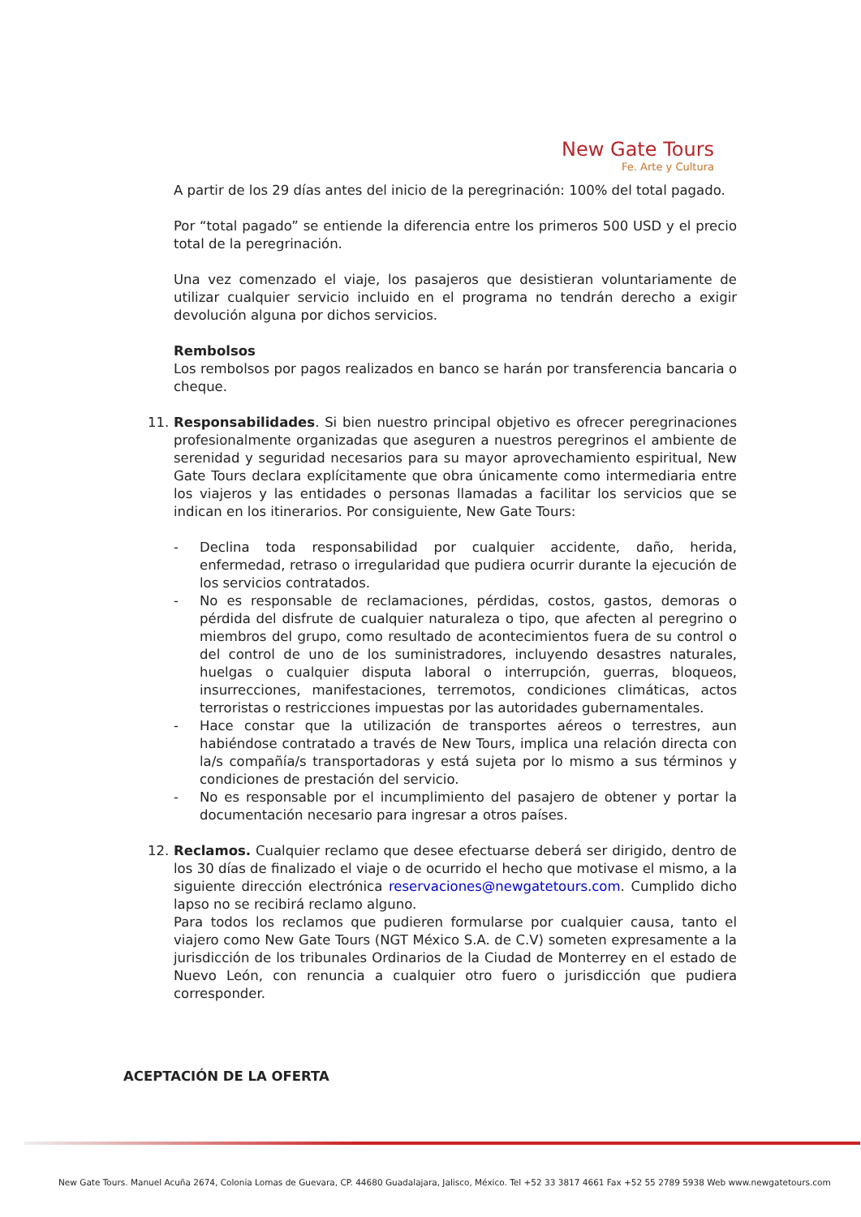New Gate Tours
Fe. Arte y Cultura
A partir de los 29 días antes del inicio de la peregrinación: 100% del total pagado.
Por “total pagado” se entiende la diferencia entre los primeros 500 USD y el precio total de la peregrinación.
Una vez comenzado el viaje, los pasajeros que desistieran voluntariamente de utilizar cualquier servicio incluido en el programa no tendrán derecho a exigir devolución alguna por dichos servicios.
Rembolsos
Los rembolsos por pagos realizados en banco se harán por transferencia bancaria o cheque.
11. Responsabilidades. Si bien nuestro principal objetivo es ofrecer peregrinaciones profesionalmente organizadas que aseguren a nuestros peregrinos el ambiente de serenidad y seguridad necesarios para su mayor aprovechamiento espiritual, New Gate Tours declara explícitamente que obra únicamente como intermediaria entre los viajeros y las entidades o personas llamadas a facilitar los servicios que se indican en los itinerarios. Por consiguiente, New Gate Tours:
- Declina toda responsabilidad por cualquier accidente, daño, herida, enfermedad, retraso o irregularidad que pudiera ocurrir durante la ejecución de los servicios contratados.
- No es responsable de reclamaciones, pérdidas, costos, gastos, demoras o pérdida del disfrute de cualquier naturaleza o tipo, que afecten al peregrino o miembros del grupo, como resultado de acontecimientos fuera de su control o del control de uno de los suministradores, incluyendo desastres naturales, huelgas o cualquier disputa laboral o interrupción, guerras, bloqueos, insurrecciones, manifestaciones, terremotos, condiciones climáticas, actos terroristas o restricciones impuestas por las autoridades gubernamentales.
- Hace constar que la utilización de transportes aéreos o terrestres, aun habiéndose contratado a través de New Tours, implica una relación directa con la/s compañía/s transportadoras y está sujeta por lo mismo a sus términos y condiciones de prestación del servicio.
- No es responsable por el incumplimiento del pasajero de obtener y portar la documentación necesario para ingresar a otros países.
12. Reclamos. Cualquier reclamo que desee efectuarse deberá ser dirigido, dentro de los 30 días de finalizado el viaje o de ocurrido el hecho que motivase el mismo, a la siguiente dirección electrónica reservaciones@newgatetours.com. Cumplido dicho lapso no se recibirá reclamo alguno.
Para todos los reclamos que pudieren formularse por cualquier causa, tanto el viajero como New Gate Tours (NGT México S.A. de C.V) someten expresamente a la jurisdicción de los tribunales Ordinarios de la Ciudad de Monterrey en el estado de Nuevo León, con renuncia a cualquier otro fuero o jurisdicción que pudiera corresponder.
ACEPTACIÓN DE LA OFERTA
New Gate Tours. Manuel Acuña 2674, Colonia Lomas de Guevara, CP. 44680 Guadalajara, Jalisco, México. Tel +52 33 3817 4661 Fax +52 55 2789 5938 Web www.newgatetours.com